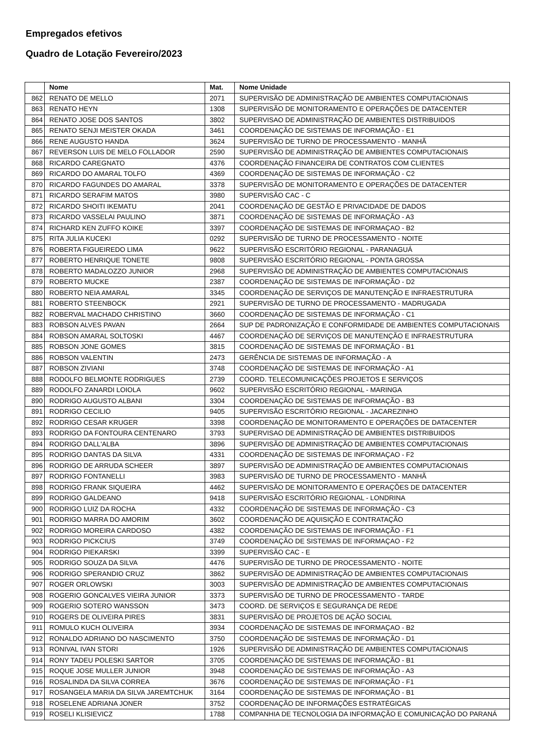Empregados efetivos
Quadro de Lotação Fevereiro/2023
| | Nome | Mat. | Nome Unidade |
| --- | --- | --- | --- |
| 862 | RENATO DE MELLO | 2071 | SUPERVISÃO DE ADMINISTRAÇÃO DE AMBIENTES COMPUTACIONAIS |
| 863 | RENATO HEYN | 1308 | SUPERVISÃO DE MONITORAMENTO E OPERAÇÕES DE DATACENTER |
| 864 | RENATO JOSE DOS SANTOS | 3802 | SUPERVISAO DE ADMINISTRAÇÃO DE AMBIENTES DISTRIBUIDOS |
| 865 | RENATO SENJI MEISTER OKADA | 3461 | COORDENAÇÃO DE SISTEMAS DE INFORMAÇÃO - E1 |
| 866 | RENE AUGUSTO HANDA | 3624 | SUPERVISÃO DE TURNO DE PROCESSAMENTO - MANHÃ |
| 867 | REVERSON LUIS DE MELO FOLLADOR | 2590 | SUPERVISÃO DE ADMINISTRAÇÃO DE AMBIENTES COMPUTACIONAIS |
| 868 | RICARDO CAREGNATO | 4376 | COORDENAÇÃO FINANCEIRA DE CONTRATOS COM CLIENTES |
| 869 | RICARDO DO AMARAL TOLFO | 4369 | COORDENAÇÃO DE SISTEMAS DE INFORMAÇÃO - C2 |
| 870 | RICARDO FAGUNDES DO AMARAL | 3378 | SUPERVISÃO DE MONITORAMENTO E OPERAÇÕES DE DATACENTER |
| 871 | RICARDO SERAFIM MATOS | 3980 | SUPERVISÃO CAC - C |
| 872 | RICARDO SHOITI IKEMATU | 2041 | COORDENAÇÃO DE GESTÃO E PRIVACIDADE DE DADOS |
| 873 | RICARDO VASSELAI PAULINO | 3871 | COORDENAÇÃO DE SISTEMAS DE INFORMAÇÃO - A3 |
| 874 | RICHARD KEN ZUFFO KOIKE | 3397 | COORDENAÇÃO DE SISTEMAS DE INFORMAÇAO - B2 |
| 875 | RITA JULIA KUCEKI | 0292 | SUPERVISÃO DE TURNO DE PROCESSAMENTO - NOITE |
| 876 | ROBERTA FIGUEIREDO LIMA | 9622 | SUPERVISÃO ESCRITÓRIO REGIONAL - PARANAGUÁ |
| 877 | ROBERTO HENRIQUE TONETE | 9808 | SUPERVISÃO ESCRITÓRIO REGIONAL - PONTA GROSSA |
| 878 | ROBERTO MADALOZZO JUNIOR | 2968 | SUPERVISÃO DE ADMINISTRAÇÃO DE AMBIENTES COMPUTACIONAIS |
| 879 | ROBERTO MUCKE | 2387 | COORDENAÇÃO DE SISTEMAS DE INFORMAÇÃO - D2 |
| 880 | ROBERTO NEIA AMARAL | 3345 | COORDENAÇÃO DE SERVIÇOS DE MANUTENÇÃO E INFRAESTRUTURA |
| 881 | ROBERTO STEENBOCK | 2921 | SUPERVISÃO DE TURNO DE PROCESSAMENTO - MADRUGADA |
| 882 | ROBERVAL MACHADO CHRISTINO | 3660 | COORDENAÇÃO DE SISTEMAS DE INFORMAÇÃO - C1 |
| 883 | ROBSON ALVES PAVAN | 2664 | SUP DE PADRONIZAÇÃO E CONFORMIDADE DE AMBIENTES COMPUTACIONAIS |
| 884 | ROBSON AMARAL SOLTOSKI | 4467 | COORDENAÇÃO DE SERVIÇOS DE MANUTENÇÃO E INFRAESTRUTURA |
| 885 | ROBSON JONE GOMES | 3815 | COORDENAÇÃO DE SISTEMAS DE INFORMAÇÃO - B1 |
| 886 | ROBSON VALENTIN | 2473 | GERÊNCIA DE SISTEMAS DE INFORMAÇÃO - A |
| 887 | ROBSON ZIVIANI | 3748 | COORDENAÇÃO DE SISTEMAS DE INFORMAÇÃO - A1 |
| 888 | RODOLFO BELMONTE RODRIGUES | 2739 | COORD. TELECOMUNICAÇÕES PROJETOS E SERVIÇOS |
| 889 | RODOLFO ZANARDI LOIOLA | 9602 | SUPERVISÃO ESCRITÓRIO REGIONAL - MARINGA |
| 890 | RODRIGO AUGUSTO ALBANI | 3304 | COORDENAÇÃO DE SISTEMAS DE INFORMAÇÃO - B3 |
| 891 | RODRIGO CECILIO | 9405 | SUPERVISÃO ESCRITÓRIO REGIONAL - JACAREZINHO |
| 892 | RODRIGO CESAR KRUGER | 3398 | COORDENAÇÃO DE MONITORAMENTO E OPERAÇÕES DE DATACENTER |
| 893 | RODRIGO DA FONTOURA CENTENARO | 3793 | SUPERVISAO DE ADMINISTRAÇÃO DE AMBIENTES DISTRIBUIDOS |
| 894 | RODRIGO DALL'ALBA | 3896 | SUPERVISÃO DE ADMINISTRAÇÃO DE AMBIENTES COMPUTACIONAIS |
| 895 | RODRIGO DANTAS DA SILVA | 4331 | COORDENAÇÃO DE SISTEMAS DE INFORMAÇAO - F2 |
| 896 | RODRIGO DE ARRUDA SCHEER | 3897 | SUPERVISÃO DE ADMINISTRAÇÃO DE AMBIENTES COMPUTACIONAIS |
| 897 | RODRIGO FONTANELLI | 3983 | SUPERVISÃO DE TURNO DE PROCESSAMENTO - MANHÃ |
| 898 | RODRIGO FRANK SIQUEIRA | 4462 | SUPERVISÃO DE MONITORAMENTO E OPERAÇÕES DE DATACENTER |
| 899 | RODRIGO GALDEANO | 9418 | SUPERVISÃO ESCRITÓRIO REGIONAL - LONDRINA |
| 900 | RODRIGO LUIZ DA ROCHA | 4332 | COORDENAÇÃO DE SISTEMAS DE INFORMAÇÃO - C3 |
| 901 | RODRIGO MARRA DO AMORIM | 3602 | COORDENAÇÃO DE AQUISIÇÃO E CONTRATAÇÃO |
| 902 | RODRIGO MOREIRA CARDOSO | 4382 | COORDENAÇÃO DE SISTEMAS DE INFORMAÇÃO - F1 |
| 903 | RODRIGO PICKCIUS | 3749 | COORDENAÇÃO DE SISTEMAS DE INFORMAÇAO - F2 |
| 904 | RODRIGO PIEKARSKI | 3399 | SUPERVISÃO CAC - E |
| 905 | RODRIGO SOUZA DA SILVA | 4476 | SUPERVISÃO DE TURNO DE PROCESSAMENTO - NOITE |
| 906 | RODRIGO SPERANDIO CRUZ | 3862 | SUPERVISÃO DE ADMINISTRAÇÃO DE AMBIENTES COMPUTACIONAIS |
| 907 | ROGER ORLOWSKI | 3003 | SUPERVISÃO DE ADMINISTRAÇÃO DE AMBIENTES COMPUTACIONAIS |
| 908 | ROGERIO GONCALVES VIEIRA JUNIOR | 3373 | SUPERVISÃO DE TURNO DE PROCESSAMENTO - TARDE |
| 909 | ROGERIO SOTERO WANSSON | 3473 | COORD. DE SERVIÇOS E SEGURANÇA DE REDE |
| 910 | ROGERS DE OLIVEIRA PIRES | 3831 | SUPERVISÃO DE PROJETOS DE AÇÃO SOCIAL |
| 911 | ROMULO KUCH OLIVEIRA | 3934 | COORDENAÇÃO DE SISTEMAS DE INFORMAÇAO - B2 |
| 912 | RONALDO ADRIANO DO NASCIMENTO | 3750 | COORDENAÇÃO DE SISTEMAS DE INFORMAÇÃO - D1 |
| 913 | RONIVAL IVAN STORI | 1926 | SUPERVISÃO DE ADMINISTRAÇÃO DE AMBIENTES COMPUTACIONAIS |
| 914 | RONY TADEU POLESKI SARTOR | 3705 | COORDENAÇÃO DE SISTEMAS DE INFORMAÇÃO - B1 |
| 915 | ROQUE JOSE MULLER JUNIOR | 3948 | COORDENAÇÃO DE SISTEMAS DE INFORMAÇÃO - A3 |
| 916 | ROSALINDA DA SILVA CORREA | 3676 | COORDENAÇÃO DE SISTEMAS DE INFORMAÇÃO - F1 |
| 917 | ROSANGELA MARIA DA SILVA JAREMTCHUK | 3164 | COORDENAÇÃO DE SISTEMAS DE INFORMAÇÃO - B1 |
| 918 | ROSELENE ADRIANA JONER | 3752 | COORDENAÇÃO DE INFORMAÇÕES ESTRATÉGICAS |
| 919 | ROSELI KLISIEVICZ | 1788 | COMPANHIA DE TECNOLOGIA DA INFORMAÇÃO E COMUNICAÇÃO DO PARANÁ |